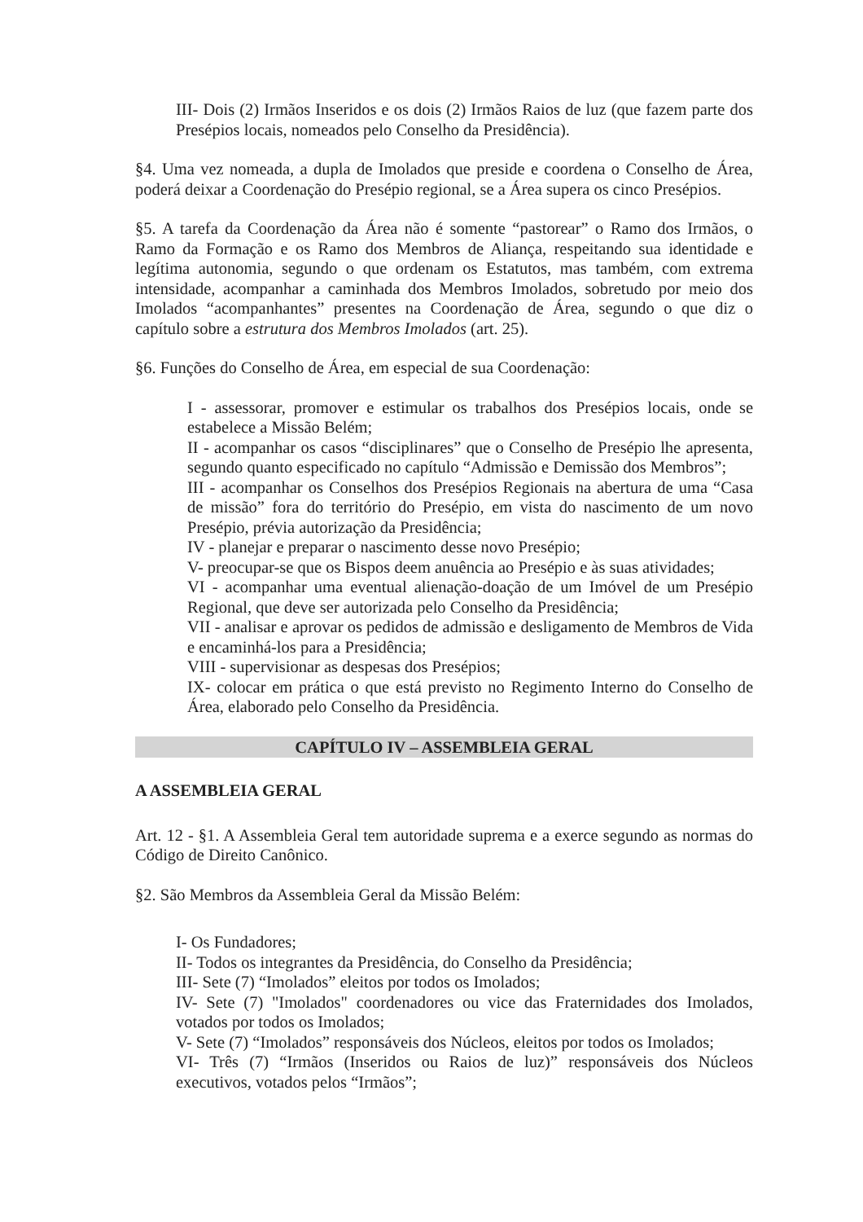III- Dois (2) Irmãos Inseridos e os dois (2) Irmãos Raios de luz (que fazem parte dos Presépios locais, nomeados pelo Conselho da Presidência).
§4. Uma vez nomeada, a dupla de Imolados que preside e coordena o Conselho de Área, poderá deixar a Coordenação do Presépio regional, se a Área supera os cinco Presépios.
§5. A tarefa da Coordenação da Área não é somente “pastorear” o Ramo dos Irmãos, o Ramo da Formação e os Ramo dos Membros de Aliança, respeitando sua identidade e legítima autonomia, segundo o que ordenam os Estatutos, mas também, com extrema intensidade, acompanhar a caminhada dos Membros Imolados, sobretudo por meio dos Imolados “acompanhantes” presentes na Coordenação de Área, segundo o que diz o capítulo sobre a estrutura dos Membros Imolados (art. 25).
§6. Funções do Conselho de Área, em especial de sua Coordenação:
I - assessorar, promover e estimular os trabalhos dos Presépios locais, onde se estabelece a Missão Belém;
II - acompanhar os casos “disciplinares” que o Conselho de Presépio lhe apresenta, segundo quanto especificado no capítulo “Admissão e Demissão dos Membros”;
III - acompanhar os Conselhos dos Presépios Regionais na abertura de uma “Casa de missão” fora do território do Presépio, em vista do nascimento de um novo Presépio, prévia autorização da Presidência;
IV - planejar e preparar o nascimento desse novo Presépio;
V- preocupar-se que os Bispos deem anuência ao Presépio e às suas atividades;
VI - acompanhar uma eventual alienação-doação de um Imóvel de um Presépio Regional, que deve ser autorizada pelo Conselho da Presidência;
VII - analisar e aprovar os pedidos de admissão e desligamento de Membros de Vida e encaminhá-los para a Presidência;
VIII - supervisionar as despesas dos Presépios;
IX- colocar em prática o que está previsto no Regimento Interno do Conselho de Área, elaborado pelo Conselho da Presidência.
CAPÍTULO IV – ASSEMBLEIA GERAL
A ASSEMBLEIA GERAL
Art. 12 - §1. A Assembleia Geral tem autoridade suprema e a exerce segundo as normas do Código de Direito Canônico.
§2. São Membros da Assembleia Geral da Missão Belém:
I- Os Fundadores;
II- Todos os integrantes da Presidência, do Conselho da Presidência;
III- Sete (7) “Imolados” eleitos por todos os Imolados;
IV- Sete (7) "Imolados" coordenadores ou vice das Fraternidades dos Imolados, votados por todos os Imolados;
V- Sete (7) “Imolados” responsáveis dos Núcleos, eleitos por todos os Imolados;
VI- Três (7) “Irmãos (Inseridos ou Raios de luz)” responsáveis dos Núcleos executivos, votados pelos “Irmãos”;